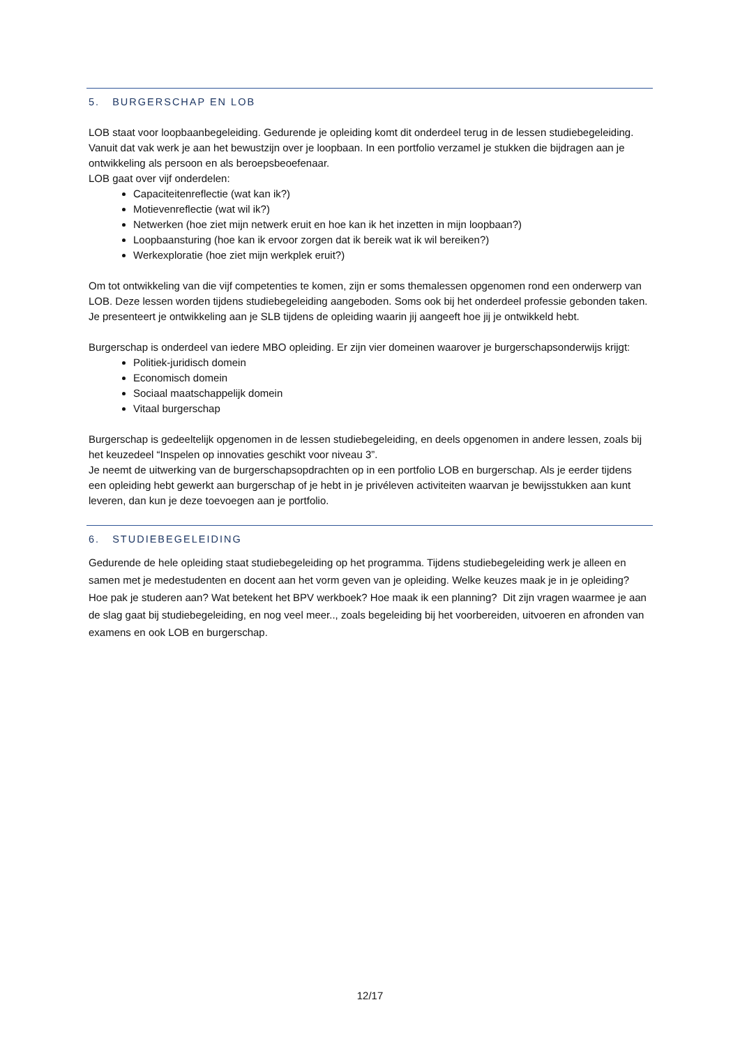5. BURGERSCHAP EN LOB
LOB staat voor loopbaanbegeleiding. Gedurende je opleiding komt dit onderdeel terug in de lessen studiebegeleiding. Vanuit dat vak werk je aan het bewustzijn over je loopbaan. In een portfolio verzamel je stukken die bijdragen aan je ontwikkeling als persoon en als beroepsbeoefenaar.
LOB gaat over vijf onderdelen:
Capaciteitenreflectie (wat kan ik?)
Motievenreflectie (wat wil ik?)
Netwerken (hoe ziet mijn netwerk eruit en hoe kan ik het inzetten in mijn loopbaan?)
Loopbaansturing (hoe kan ik ervoor zorgen dat ik bereik wat ik wil bereiken?)
Werkexploratie (hoe ziet mijn werkplek eruit?)
Om tot ontwikkeling van die vijf competenties te komen, zijn er soms themalessen opgenomen rond een onderwerp van LOB. Deze lessen worden tijdens studiebegeleiding aangeboden. Soms ook bij het onderdeel professie gebonden taken.
Je presenteert je ontwikkeling aan je SLB tijdens de opleiding waarin jij aangeeft hoe jij je ontwikkeld hebt.
Burgerschap is onderdeel van iedere MBO opleiding. Er zijn vier domeinen waarover je burgerschapsonderwijs krijgt:
Politiek-juridisch domein
Economisch domein
Sociaal maatschappelijk domein
Vitaal burgerschap
Burgerschap is gedeeltelijk opgenomen in de lessen studiebegeleiding, en deels opgenomen in andere lessen, zoals bij het keuzedeel “Inspelen op innovaties geschikt voor niveau 3”.
Je neemt de uitwerking van de burgerschapsopdrachten op in een portfolio LOB en burgerschap. Als je eerder tijdens een opleiding hebt gewerkt aan burgerschap of je hebt in je privéleven activiteiten waarvan je bewijsstukken aan kunt leveren, dan kun je deze toevoegen aan je portfolio.
6. STUDIEBEGELEIDING
Gedurende de hele opleiding staat studiebegeleiding op het programma. Tijdens studiebegeleiding werk je alleen en samen met je medestudenten en docent aan het vorm geven van je opleiding. Welke keuzes maak je in je opleiding? Hoe pak je studeren aan? Wat betekent het BPV werkboek? Hoe maak ik een planning? Dit zijn vragen waarmee je aan de slag gaat bij studiebegeleiding, en nog veel meer.., zoals begeleiding bij het voorbereiden, uitvoeren en afronden van examens en ook LOB en burgerschap.
12/17